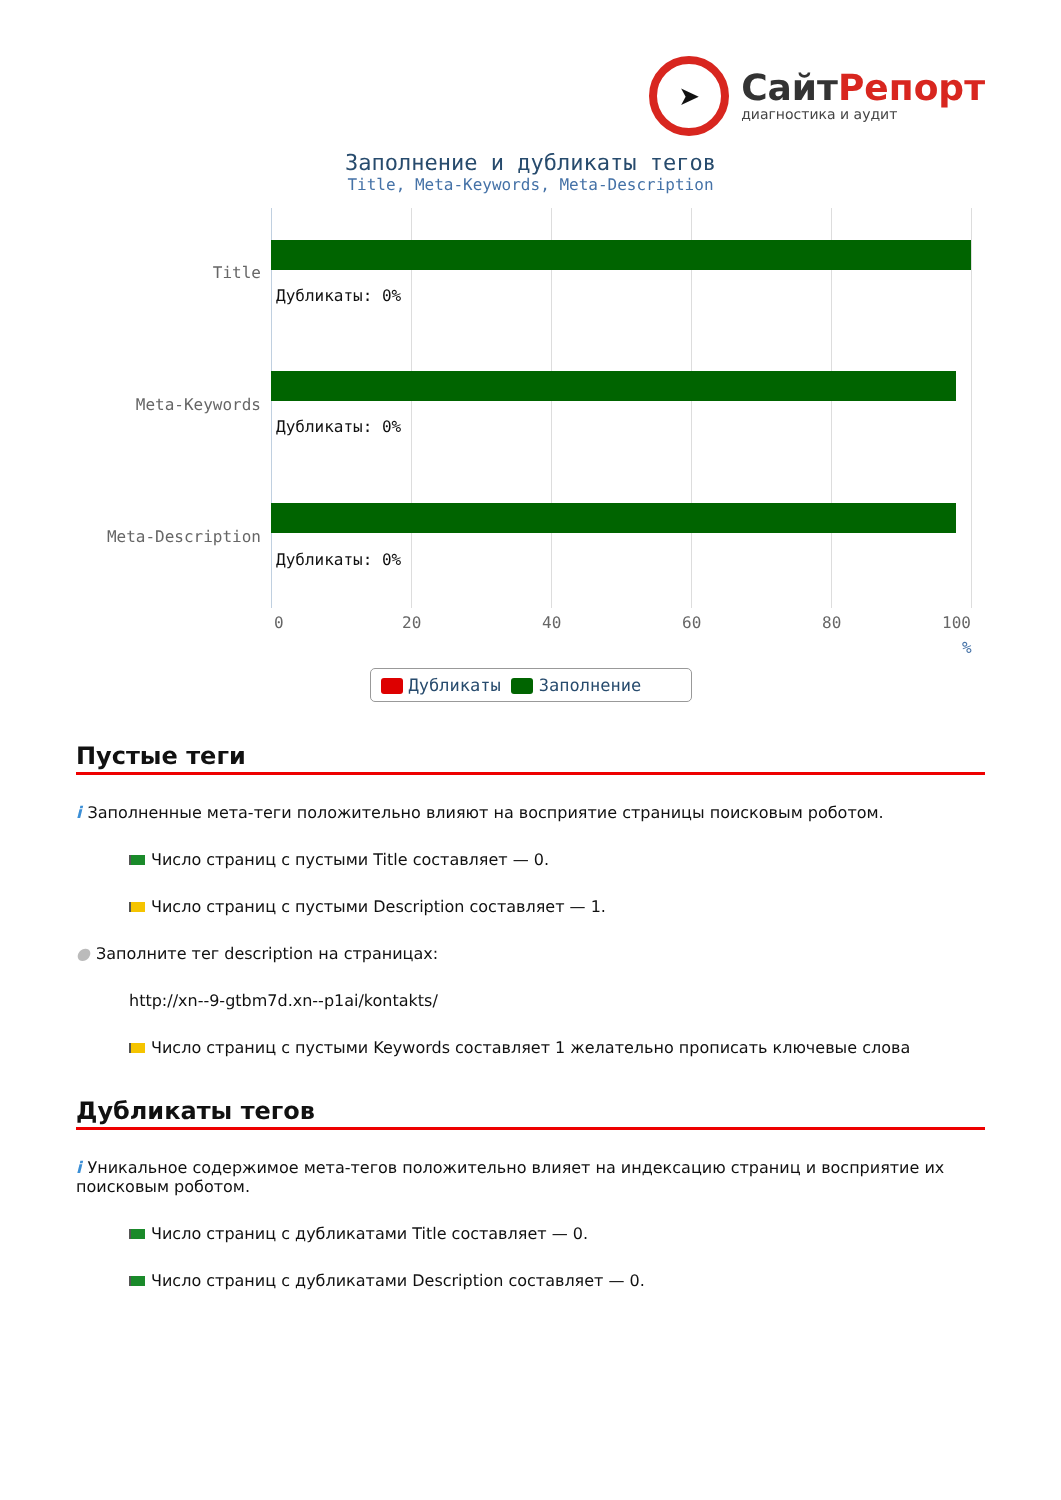➤
СайтРепорт
диагностика и аудит
Заполнение и дубликаты тегов
Title, Meta-Keywords, Meta-Description
Title
Дубликаты: 0%
Meta-Keywords
Дубликаты: 0%
Meta-Description
Дубликаты: 0%
0 20 40 60 80 100
%
Дубликаты Заполнение
Пустые теги
i Заполненные мета-теги положительно влияют на восприятие страницы поисковым роботом.
Число страниц с пустыми Title составляет — 0.
Число страниц с пустыми Description составляет — 1.
● Заполните тег description на страницах:
http://xn--9-gtbm7d.xn--p1ai/kontakts/
Число страниц с пустыми Keywords составляет 1 желательно прописать ключевые слова
Дубликаты тегов
i Уникальное содержимое мета-тегов положительно влияет на индексацию страниц и восприятие их поисковым роботом.
Число страниц с дубликатами Title составляет — 0.
Число страниц с дубликатами Description составляет — 0.